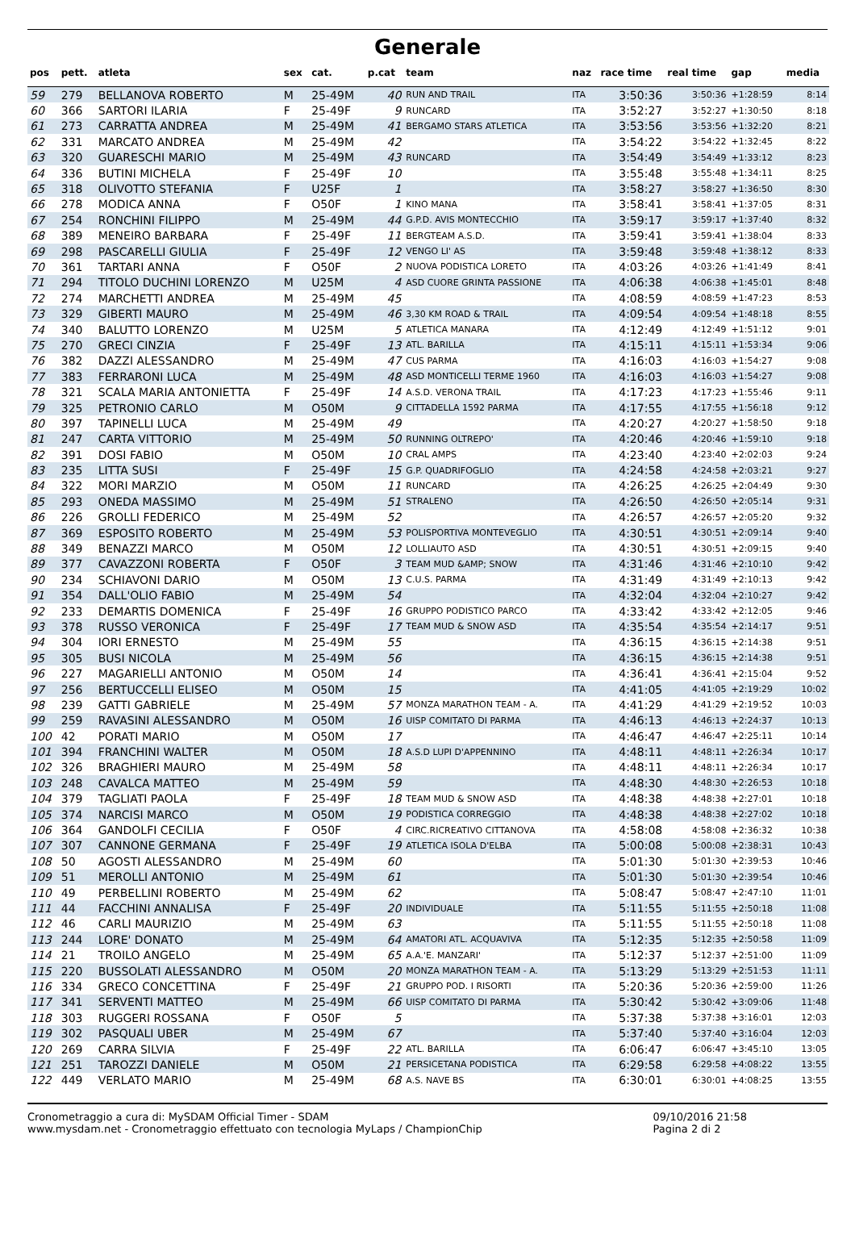Generale
| pos | pett. | atleta | sex | cat. | p.cat | team | naz | race time | real time | gap | media |
| --- | --- | --- | --- | --- | --- | --- | --- | --- | --- | --- | --- |
| 59 | 279 | BELLANOVA ROBERTO | M | 25-49M | 40 | RUN AND TRAIL | ITA | 3:50:36 | 3:50:36 | +1:28:59 | 8:14 |
| 60 | 366 | SARTORI ILARIA | F | 25-49F | 9 | RUNCARD | ITA | 3:52:27 | 3:52:27 | +1:30:50 | 8:18 |
| 61 | 273 | CARRATTA ANDREA | M | 25-49M | 41 | BERGAMO STARS ATLETICA | ITA | 3:53:56 | 3:53:56 | +1:32:20 | 8:21 |
| 62 | 331 | MARCATO ANDREA | M | 25-49M | 42 | | ITA | 3:54:22 | 3:54:22 | +1:32:45 | 8:22 |
| 63 | 320 | GUARESCHI MARIO | M | 25-49M | 43 | RUNCARD | ITA | 3:54:49 | 3:54:49 | +1:33:12 | 8:23 |
| 64 | 336 | BUTINI MICHELA | F | 25-49F | 10 | | ITA | 3:55:48 | 3:55:48 | +1:34:11 | 8:25 |
| 65 | 318 | OLIVOTTO STEFANIA | F | U25F | 1 | | ITA | 3:58:27 | 3:58:27 | +1:36:50 | 8:30 |
| 66 | 278 | MODICA ANNA | F | O50F | 1 | KINO MANA | ITA | 3:58:41 | 3:58:41 | +1:37:05 | 8:31 |
| 67 | 254 | RONCHINI FILIPPO | M | 25-49M | 44 | G.P.D. AVIS MONTECCHIO | ITA | 3:59:17 | 3:59:17 | +1:37:40 | 8:32 |
| 68 | 389 | MENEIRO BARBARA | F | 25-49F | 11 | BERGTEAM A.S.D. | ITA | 3:59:41 | 3:59:41 | +1:38:04 | 8:33 |
| 69 | 298 | PASCARELLI GIULIA | F | 25-49F | 12 | VENGO LI' AS | ITA | 3:59:48 | 3:59:48 | +1:38:12 | 8:33 |
| 70 | 361 | TARTARI ANNA | F | O50F | 2 | NUOVA PODISTICA LORETO | ITA | 4:03:26 | 4:03:26 | +1:41:49 | 8:41 |
| 71 | 294 | TITOLO DUCHINI LORENZO | M | U25M | 4 | ASD CUORE GRINTA PASSIONE | ITA | 4:06:38 | 4:06:38 | +1:45:01 | 8:48 |
| 72 | 274 | MARCHETTI ANDREA | M | 25-49M | 45 | | ITA | 4:08:59 | 4:08:59 | +1:47:23 | 8:53 |
| 73 | 329 | GIBERTI MAURO | M | 25-49M | 46 | 3,30 KM ROAD & TRAIL | ITA | 4:09:54 | 4:09:54 | +1:48:18 | 8:55 |
| 74 | 340 | BALUTTO LORENZO | M | U25M | 5 | ATLETICA MANARA | ITA | 4:12:49 | 4:12:49 | +1:51:12 | 9:01 |
| 75 | 270 | GRECI CINZIA | F | 25-49F | 13 | ATL. BARILLA | ITA | 4:15:11 | 4:15:11 | +1:53:34 | 9:06 |
| 76 | 382 | DAZZI ALESSANDRO | M | 25-49M | 47 | CUS PARMA | ITA | 4:16:03 | 4:16:03 | +1:54:27 | 9:08 |
| 77 | 383 | FERRARONI LUCA | M | 25-49M | 48 | ASD MONTICELLI TERME 1960 | ITA | 4:16:03 | 4:16:03 | +1:54:27 | 9:08 |
| 78 | 321 | SCALA MARIA ANTONIETTA | F | 25-49F | 14 | A.S.D. VERONA TRAIL | ITA | 4:17:23 | 4:17:23 | +1:55:46 | 9:11 |
| 79 | 325 | PETRONIO CARLO | M | O50M | 9 | CITTADELLA 1592 PARMA | ITA | 4:17:55 | 4:17:55 | +1:56:18 | 9:12 |
| 80 | 397 | TAPINELLI LUCA | M | 25-49M | 49 | | ITA | 4:20:27 | 4:20:27 | +1:58:50 | 9:18 |
| 81 | 247 | CARTA VITTORIO | M | 25-49M | 50 | RUNNING OLTREPO' | ITA | 4:20:46 | 4:20:46 | +1:59:10 | 9:18 |
| 82 | 391 | DOSI FABIO | M | O50M | 10 | CRAL AMPS | ITA | 4:23:40 | 4:23:40 | +2:02:03 | 9:24 |
| 83 | 235 | LITTA SUSI | F | 25-49F | 15 | G.P. QUADRIFOGLIO | ITA | 4:24:58 | 4:24:58 | +2:03:21 | 9:27 |
| 84 | 322 | MORI MARZIO | M | O50M | 11 | RUNCARD | ITA | 4:26:25 | 4:26:25 | +2:04:49 | 9:30 |
| 85 | 293 | ONEDA MASSIMO | M | 25-49M | 51 | STRALENO | ITA | 4:26:50 | 4:26:50 | +2:05:14 | 9:31 |
| 86 | 226 | GROLLI FEDERICO | M | 25-49M | 52 | | ITA | 4:26:57 | 4:26:57 | +2:05:20 | 9:32 |
| 87 | 369 | ESPOSITO ROBERTO | M | 25-49M | 53 | POLISPORTIVA MONTEVEGLIO | ITA | 4:30:51 | 4:30:51 | +2:09:14 | 9:40 |
| 88 | 349 | BENAZZI MARCO | M | O50M | 12 | LOLLIAUTO ASD | ITA | 4:30:51 | 4:30:51 | +2:09:15 | 9:40 |
| 89 | 377 | CAVAZZONI ROBERTA | F | O50F | 3 | TEAM MUD &AMP; SNOW | ITA | 4:31:46 | 4:31:46 | +2:10:10 | 9:42 |
| 90 | 234 | SCHIAVONI DARIO | M | O50M | 13 | C.U.S. PARMA | ITA | 4:31:49 | 4:31:49 | +2:10:13 | 9:42 |
| 91 | 354 | DALL'OLIO FABIO | M | 25-49M | 54 | | ITA | 4:32:04 | 4:32:04 | +2:10:27 | 9:42 |
| 92 | 233 | DEMARTIS DOMENICA | F | 25-49F | 16 | GRUPPO PODISTICO PARCO | ITA | 4:33:42 | 4:33:42 | +2:12:05 | 9:46 |
| 93 | 378 | RUSSO VERONICA | F | 25-49F | 17 | TEAM MUD & SNOW ASD | ITA | 4:35:54 | 4:35:54 | +2:14:17 | 9:51 |
| 94 | 304 | IORI ERNESTO | M | 25-49M | 55 | | ITA | 4:36:15 | 4:36:15 | +2:14:38 | 9:51 |
| 95 | 305 | BUSI NICOLA | M | 25-49M | 56 | | ITA | 4:36:15 | 4:36:15 | +2:14:38 | 9:51 |
| 96 | 227 | MAGARIELLI ANTONIO | M | O50M | 14 | | ITA | 4:36:41 | 4:36:41 | +2:15:04 | 9:52 |
| 97 | 256 | BERTUCCELLI ELISEO | M | O50M | 15 | | ITA | 4:41:05 | 4:41:05 | +2:19:29 | 10:02 |
| 98 | 239 | GATTI GABRIELE | M | 25-49M | 57 | MONZA MARATHON TEAM - A. | ITA | 4:41:29 | 4:41:29 | +2:19:52 | 10:03 |
| 99 | 259 | RAVASINI ALESSANDRO | M | O50M | 16 | UISP COMITATO DI PARMA | ITA | 4:46:13 | 4:46:13 | +2:24:37 | 10:13 |
| 100 | 42 | PORATI MARIO | M | O50M | 17 | | ITA | 4:46:47 | 4:46:47 | +2:25:11 | 10:14 |
| 101 | 394 | FRANCHINI WALTER | M | O50M | 18 | A.S.D LUPI D'APPENNINO | ITA | 4:48:11 | 4:48:11 | +2:26:34 | 10:17 |
| 102 | 326 | BRAGHIERI MAURO | M | 25-49M | 58 | | ITA | 4:48:11 | 4:48:11 | +2:26:34 | 10:17 |
| 103 | 248 | CAVALCA MATTEO | M | 25-49M | 59 | | ITA | 4:48:30 | 4:48:30 | +2:26:53 | 10:18 |
| 104 | 379 | TAGLIATI PAOLA | F | 25-49F | 18 | TEAM MUD & SNOW ASD | ITA | 4:48:38 | 4:48:38 | +2:27:01 | 10:18 |
| 105 | 374 | NARCISI MARCO | M | O50M | 19 | PODISTICA CORREGGIO | ITA | 4:48:38 | 4:48:38 | +2:27:02 | 10:18 |
| 106 | 364 | GANDOLFI CECILIA | F | O50F | 4 | CIRC.RICREATIVO CITTANOVA | ITA | 4:58:08 | 4:58:08 | +2:36:32 | 10:38 |
| 107 | 307 | CANNONE GERMANA | F | 25-49F | 19 | ATLETICA ISOLA D'ELBA | ITA | 5:00:08 | 5:00:08 | +2:38:31 | 10:43 |
| 108 | 50 | AGOSTI ALESSANDRO | M | 25-49M | 60 | | ITA | 5:01:30 | 5:01:30 | +2:39:53 | 10:46 |
| 109 | 51 | MEROLLI ANTONIO | M | 25-49M | 61 | | ITA | 5:01:30 | 5:01:30 | +2:39:54 | 10:46 |
| 110 | 49 | PERBELLINI ROBERTO | M | 25-49M | 62 | | ITA | 5:08:47 | 5:08:47 | +2:47:10 | 11:01 |
| 111 | 44 | FACCHINI ANNALISA | F | 25-49F | 20 | INDIVIDUALE | ITA | 5:11:55 | 5:11:55 | +2:50:18 | 11:08 |
| 112 | 46 | CARLI MAURIZIO | M | 25-49M | 63 | | ITA | 5:11:55 | 5:11:55 | +2:50:18 | 11:08 |
| 113 | 244 | LORE' DONATO | M | 25-49M | 64 | AMATORI ATL. ACQUAVIVA | ITA | 5:12:35 | 5:12:35 | +2:50:58 | 11:09 |
| 114 | 21 | TROILO ANGELO | M | 25-49M | 65 | A.A.'E. MANZARI' | ITA | 5:12:37 | 5:12:37 | +2:51:00 | 11:09 |
| 115 | 220 | BUSSOLATI ALESSANDRO | M | O50M | 20 | MONZA MARATHON TEAM - A. | ITA | 5:13:29 | 5:13:29 | +2:51:53 | 11:11 |
| 116 | 334 | GRECO CONCETTINA | F | 25-49F | 21 | GRUPPO POD. I RISORTI | ITA | 5:20:36 | 5:20:36 | +2:59:00 | 11:26 |
| 117 | 341 | SERVENTI MATTEO | M | 25-49M | 66 | UISP COMITATO DI PARMA | ITA | 5:30:42 | 5:30:42 | +3:09:06 | 11:48 |
| 118 | 303 | RUGGERI ROSSANA | F | O50F | 5 | | ITA | 5:37:38 | 5:37:38 | +3:16:01 | 12:03 |
| 119 | 302 | PASQUALI UBER | M | 25-49M | 67 | | ITA | 5:37:40 | 5:37:40 | +3:16:04 | 12:03 |
| 120 | 269 | CARRA SILVIA | F | 25-49F | 22 | ATL. BARILLA | ITA | 6:06:47 | 6:06:47 | +3:45:10 | 13:05 |
| 121 | 251 | TAROZZI DANIELE | M | O50M | 21 | PERSICETANA PODISTICA | ITA | 6:29:58 | 6:29:58 | +4:08:22 | 13:55 |
| 122 | 449 | VERLATO MARIO | M | 25-49M | 68 | A.S. NAVE BS | ITA | 6:30:01 | 6:30:01 | +4:08:25 | 13:55 |
Cronometraggio a cura di: MySDAM Official Timer - SDAM
www.mysdam.net - Cronometraggio effettuato con tecnologia MyLaps / ChampionChip
09/10/2016 21:58
Pagina 2 di 2